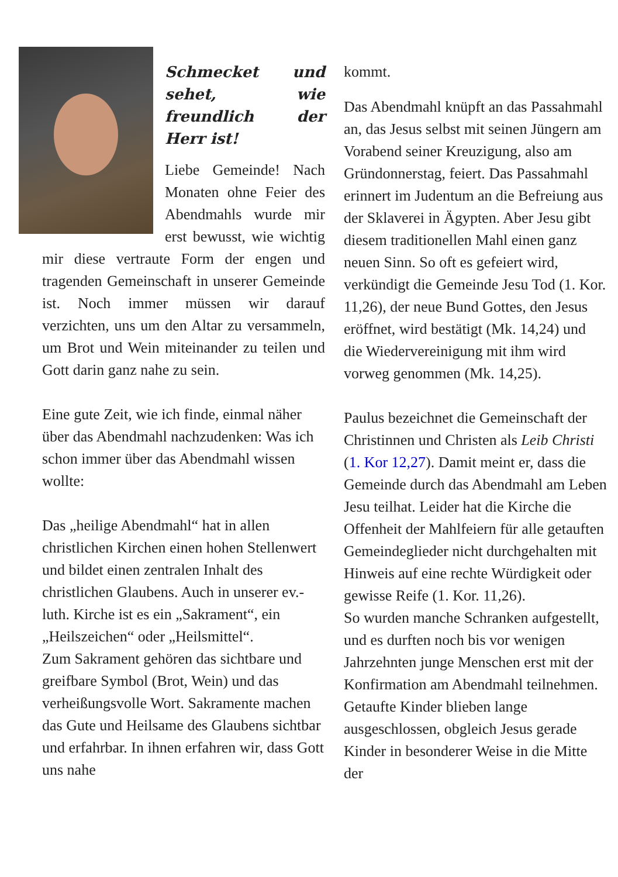Schmecket und sehet, wie freundlich der Herr ist!
Liebe Gemeinde! Nach Monaten ohne Feier des Abend­mahls wurde mir erst bewusst, wie wichtig mir diese vertraute Form der engen und tragenden Gemeinschaft in unserer Gemeinde ist. Noch immer müssen wir darauf verzichten, uns um den Altar zu versammeln, um Brot und Wein mit­einander zu teilen und Gott darin ganz nahe zu sein.
Eine gute Zeit, wie ich finde, einmal näher über das Abendmahl nachzudenken: Was ich schon immer über das Abendmahl wissen wollte:
Das „heilige Abendmahl“ hat in allen christlichen Kirchen einen hohen Stellenwert und bildet einen zentralen Inhalt des christlichen Glaubens. Auch in unserer ev.-luth. Kirche ist es ein „Sakrament“, ein „Heilszeichen“ oder „Heilsmittel“.
Zum Sakrament gehören das sichtbare und greifbare Symbol (Brot, Wein) und das verheißungsvolle Wort. Sakramente machen das Gute und Heilsame des Glaubens sichtbar und erfahrbar. In ihnen erfahren wir, dass Gott uns nahe
kommt.
Das Abendmahl knüpft an das Passah­mahl an, das Jesus selbst mit seinen Jüngern am Vorabend seiner Kreuzigung, also am Gründonnerstag, feiert. Das Passahmahl erinnert im Judentum an die Befreiung aus der Sklaverei in Ägypten. Aber Jesu gibt diesem traditionellen Mahl einen ganz neuen Sinn. So oft es gefeiert wird, verkündigt die Gemeinde Jesu Tod (1. Kor. 11,26), der neue Bund Gottes, den Jesus eröffnet, wird bestätigt (Mk. 14,24) und die Wiedervereinigung mit ihm wird vorweg genommen (Mk. 14,25).
Paulus bezeichnet die Gemeinschaft der Christinnen und Christen als Leib Christi (1. Kor 12,27). Damit meint er, dass die Gemeinde durch das Abendmahl am Leben Jesu teilhat. Leider hat die Kirche die Offenheit der Mahlfeiern für alle getauften Gemeindeglieder nicht durchgehalten mit Hinweis auf eine rechte Würdigkeit oder gewisse Reife (1. Kor. 11,26).
So wurden manche Schranken aufgestellt, und es durften noch bis vor wenigen Jahrzehnten junge Menschen erst mit der Konfirmation am Abendmahl teilnehmen. Getaufte Kinder blieben lange ausgeschlossen, obgleich Jesus gerade Kinder in besonderer Weise in die Mitte der